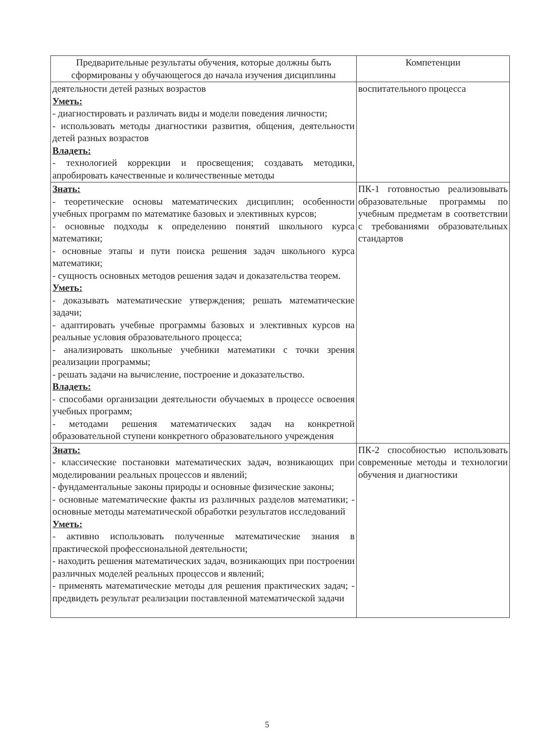| Предварительные результаты обучения, которые должны быть сформированы у обучающегося до начала изучения дисциплины | Компетенции |
| --- | --- |
| деятельности детей разных возрастов Уметь: - диагностировать и различать виды и модели поведения личности; - использовать методы диагностики развития, общения, деятельности детей разных возрастов Владеть: - технологией коррекции и просвещения; создавать методики, апробировать качественные и количественные методы | воспитательного процесса |
| Знать: - теоретические основы математических дисциплин; особенности учебных программ по математике базовых и элективных курсов; - основные подходы к определению понятий школьного курса математики; - основные этапы и пути поиска решения задач школьного курса математики; - сущность основных методов решения задач и доказательства теорем. Уметь: - доказывать математические утверждения; решать математические задачи; - адаптировать учебные программы базовых и элективных курсов на реальные условия образовательного процесса; - анализировать школьные учебники математики с точки зрения реализации программы; - решать задачи на вычисление, построение и доказательство. Владеть: - способами организации деятельности обучаемых в процессе освоения учебных программ; - методами решения математических задач на конкретной образовательной ступени конкретного образовательного учреждения | ПК-1 готовностью реализовывать образовательные программы по учебным предметам в соответствии с требованиями образовательных стандартов |
| Знать: - классические постановки математических задач, возникающих при моделировании реальных процессов и явлений; - фундаментальные законы природы и основные физические законы; - основные математические факты из различных разделов математики; - основные методы математической обработки результатов исследований Уметь: - активно использовать полученные математические знания в практической профессиональной деятельности; - находить решения математических задач, возникающих при построении различных моделей реальных процессов и явлений; - применять математические методы для решения практических задач; - предвидеть результат реализации поставленной математической задачи | ПК-2 способностью использовать современные методы и технологии обучения и диагностики |
5